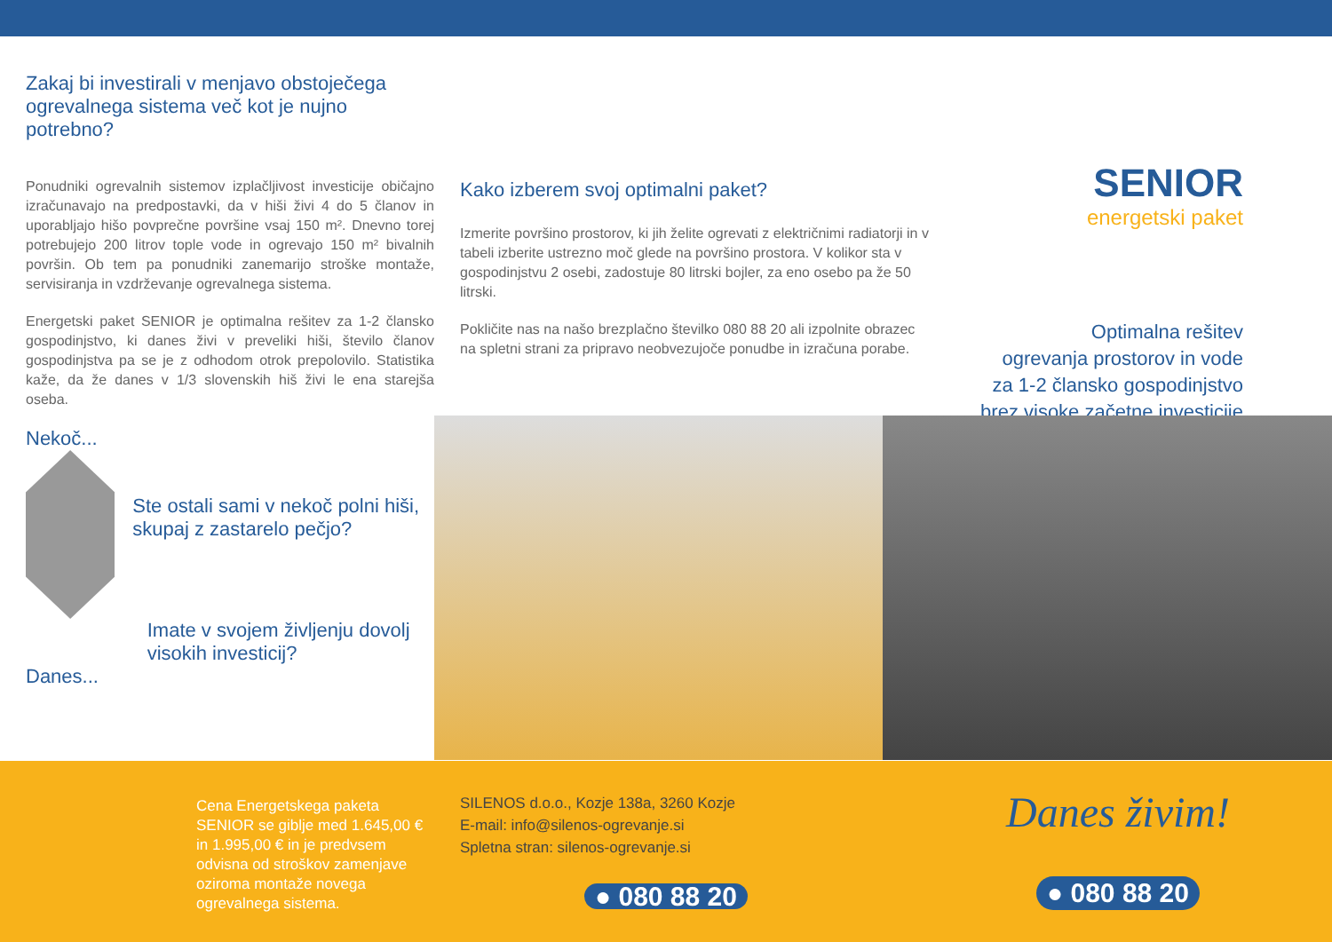Zakaj bi investirali v menjavo obstoječega ogrevalnega sistema več kot je nujno potrebno?
Ponudniki ogrevalnih sistemov izplačljivost investicije običajno izračunavajo na predpostavki, da v hiši živi 4 do 5 članov in uporabljajo hišo povprečne površine vsaj 150 m². Dnevno torej potrebujejo 200 litrov tople vode in ogrevajo 150 m² bivalnih površin. Ob tem pa ponudniki zanemarijo stroške montaže, servisiranja in vzdrževanje ogrevalnega sistema.
Energetski paket SENIOR je optimalna rešitev za 1-2 člansko gospodinjstvo, ki danes živi v preveliki hiši, število članov gospodinjstva pa se je z odhodom otrok prepolovilo. Statistika kaže, da že danes v 1/3 slovenskih hiš živi le ena starejša oseba.
Nekoč...
Ste ostali sami v nekoč polni hiši, skupaj z zastarelo pečjo?
Danes... Imate v svojem življenju dovolj visokih investicij?
Kako izberem svoj optimalni paket?
Izmerite površino prostorov, ki jih želite ogrevati z električnimi radiatorji in v tabeli izberite ustrezno moč glede na površino prostora. V kolikor sta v gospodinjstvu 2 osebi, zadostuje 80 litrski bojler, za eno osebo pa že 50 litrski.
Pokličite nas na našo brezplačno številko 080 88 20 ali izpolnite obrazec na spletni strani za pripravo neobvezujoče ponudbe in izračuna porabe.
SENIOR
energetski paket
Optimalna rešitev
ogrevanja prostorov in vode
za 1-2 člansko gospodinjstvo
brez visoke začetne investicije
Cena Energetskega paketa SENIOR se giblje med 1.645,00 € in 1.995,00 € in je predvsem odvisna od stroškov zamenjave oziroma montaže novega ogrevalnega sistema.
SILENOS d.o.o., Kozje 138a, 3260 Kozje
E-mail: info@silenos-ogrevanje.si
Spletna stran: silenos-ogrevanje.si
● 080 88 20
Danes živim!
● 080 88 20